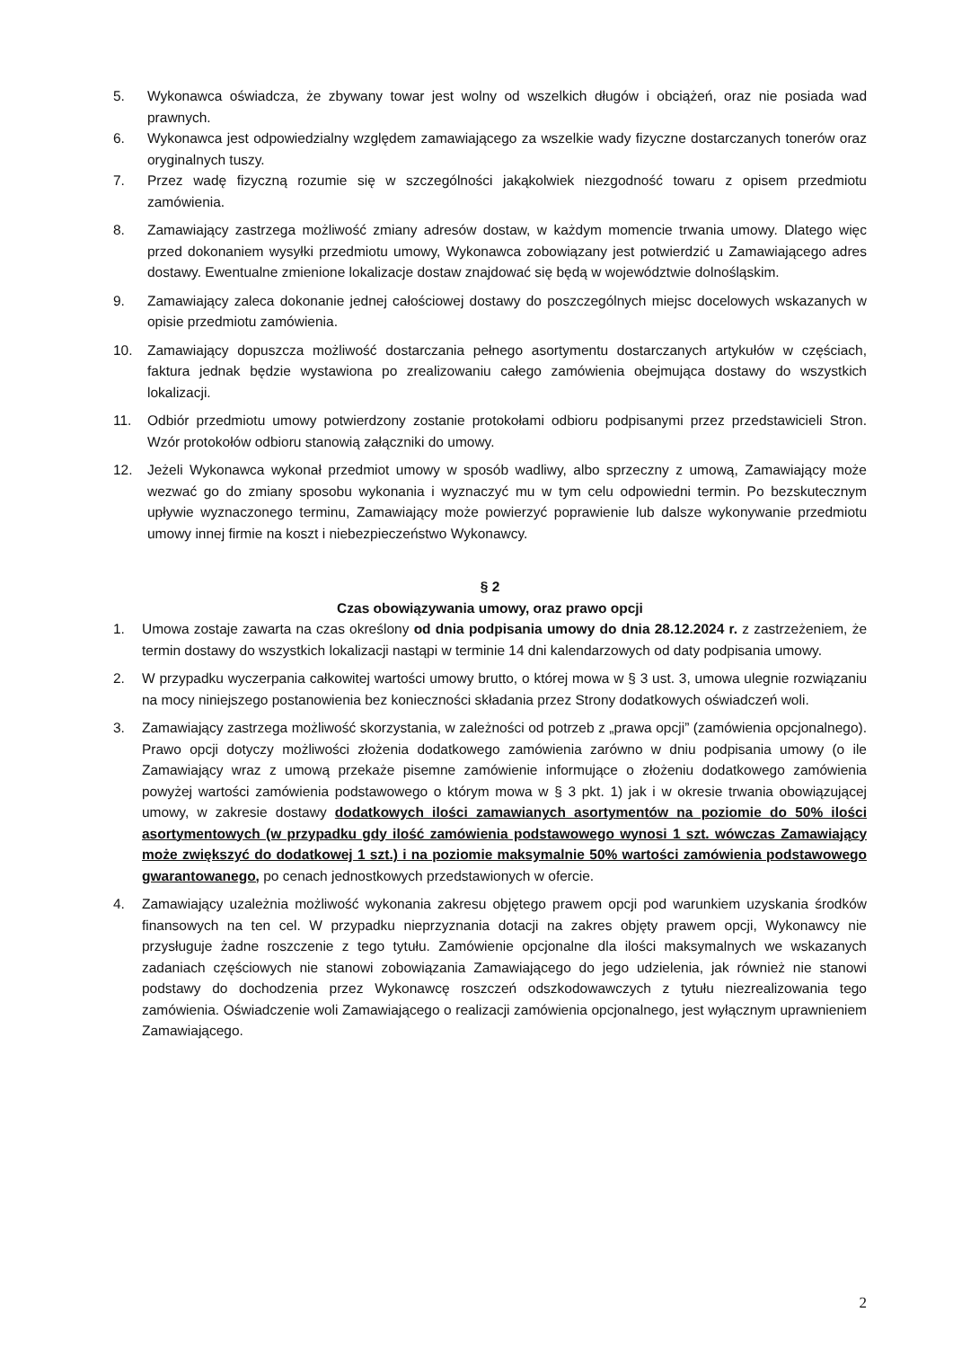5. Wykonawca oświadcza, że zbywany towar jest wolny od wszelkich długów i obciążeń, oraz nie posiada wad prawnych.
6. Wykonawca jest odpowiedzialny względem zamawiającego za wszelkie wady fizyczne dostarczanych tonerów oraz oryginalnych tuszy.
7. Przez wadę fizyczną rozumie się w szczególności jakąkolwiek niezgodność towaru z opisem przedmiotu zamówienia.
8. Zamawiający zastrzega możliwość zmiany adresów dostaw, w każdym momencie trwania umowy. Dlatego więc przed dokonaniem wysyłki przedmiotu umowy, Wykonawca zobowiązany jest potwierdzić u Zamawiającego adres dostawy. Ewentualne zmienione lokalizacje dostaw znajdować się będą w województwie dolnośląskim.
9. Zamawiający zaleca dokonanie jednej całościowej dostawy do poszczególnych miejsc docelowych wskazanych w opisie przedmiotu zamówienia.
10. Zamawiający dopuszcza możliwość dostarczania pełnego asortymentu dostarczanych artykułów w częściach, faktura jednak będzie wystawiona po zrealizowaniu całego zamówienia obejmująca dostawy do wszystkich lokalizacji.
11. Odbiór przedmiotu umowy potwierdzony zostanie protokołami odbioru podpisanymi przez przedstawicieli Stron. Wzór protokołów odbioru stanowią załączniki do umowy.
12. Jeżeli Wykonawca wykonał przedmiot umowy w sposób wadliwy, albo sprzeczny z umową, Zamawiający może wezwać go do zmiany sposobu wykonania i wyznaczyć mu w tym celu odpowiedni termin. Po bezskutecznym upływie wyznaczonego terminu, Zamawiający może powierzyć poprawienie lub dalsze wykonywanie przedmiotu umowy innej firmie na koszt i niebezpieczeństwo Wykonawcy.
§ 2
Czas obowiązywania umowy, oraz prawo opcji
1. Umowa zostaje zawarta na czas określony od dnia podpisania umowy do dnia 28.12.2024 r. z zastrzeżeniem, że termin dostawy do wszystkich lokalizacji nastąpi w terminie 14 dni kalendarzowych od daty podpisania umowy.
2. W przypadku wyczerpania całkowitej wartości umowy brutto, o której mowa w § 3 ust. 3, umowa ulegnie rozwiązaniu na mocy niniejszego postanowienia bez konieczności składania przez Strony dodatkowych oświadczeń woli.
3. Zamawiający zastrzega możliwość skorzystania, w zależności od potrzeb z „prawa opcji” (zamówienia opcjonalnego). Prawo opcji dotyczy możliwości złożenia dodatkowego zamówienia zarówno w dniu podpisania umowy (o ile Zamawiający wraz z umową przekaże pisemne zamówienie informujące o złożeniu dodatkowego zamówienia powyżej wartości zamówienia podstawowego o którym mowa w § 3 pkt. 1) jak i w okresie trwania obowiązującej umowy, w zakresie dostawy dodatkowych ilości zamawianych asortymentów na poziomie do 50% ilości asortymentowych (w przypadku gdy ilość zamówienia podstawowego wynosi 1 szt. wówczas Zamawiający może zwiększyć do dodatkowej 1 szt.) i na poziomie maksymalnie 50% wartości zamówienia podstawowego gwarantowanego, po cenach jednostkowych przedstawionych w ofercie.
4. Zamawiający uzależnia możliwość wykonania zakresu objętego prawem opcji pod warunkiem uzyskania środków finansowych na ten cel. W przypadku nieprzyznania dotacji na zakres objęty prawem opcji, Wykonawcy nie przysługuje żadne roszczenie z tego tytułu. Zamówienie opcjonalne dla ilości maksymalnych we wskazanych zadaniach częściowych nie stanowi zobowiązania Zamawiającego do jego udzielenia, jak również nie stanowi podstawy do dochodzenia przez Wykonawcę roszczeń odszkodowawczych z tytułu niezrealizowania tego zamówienia. Oświadczenie woli Zamawiającego o realizacji zamówienia opcjonalnego, jest wyłącznym uprawnieniem Zamawiającego.
2